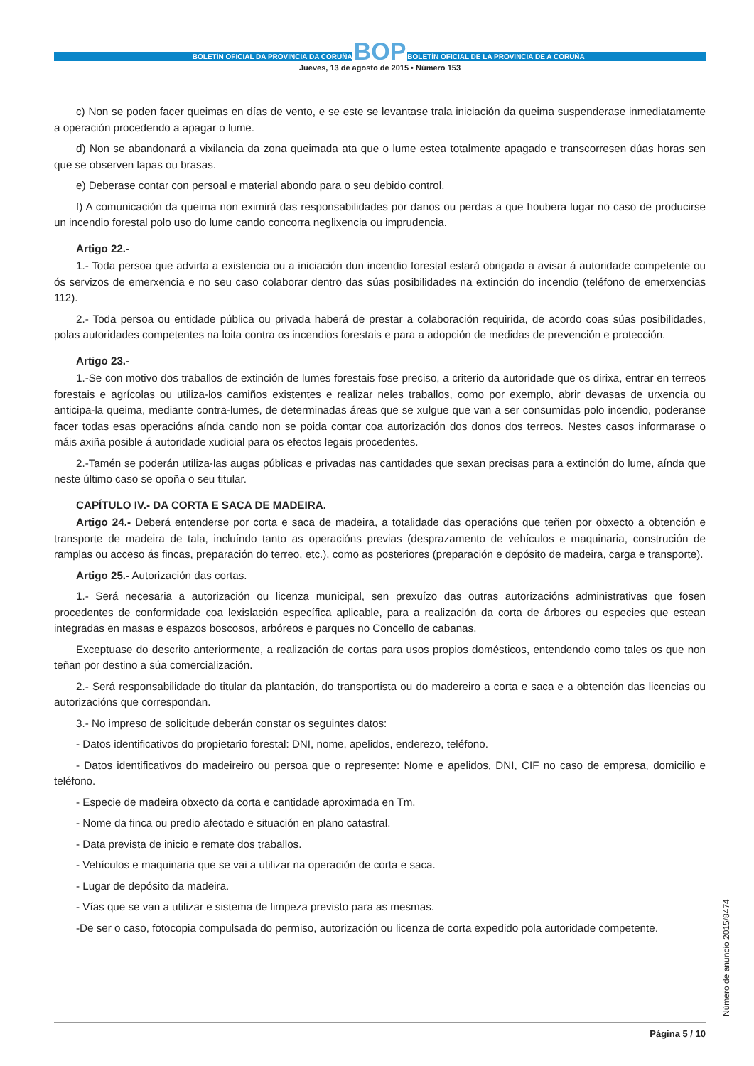BOLETÍN OFICIAL DA PROVINCIA DA CORUÑA BOP BOLETÍN OFICIAL DE LA PROVINCIA DE A CORUÑA
Jueves, 13 de agosto de 2015 • Número 153
c) Non se poden facer queimas en días de vento, e se este se levantase trala iniciación da queima suspenderase inmediatamente a operación procedendo a apagar o lume.
d) Non se abandonará a vixilancia da zona queimada ata que o lume estea totalmente apagado e transcorresen dúas horas sen que se observen lapas ou brasas.
e) Deberase contar con persoal e material abondo para o seu debido control.
f) A comunicación da queima non eximirá das responsabilidades por danos ou perdas a que houbera lugar no caso de producirse un incendio forestal polo uso do lume cando concorra neglixencia ou imprudencia.
Artigo 22.-
1.- Toda persoa que advirta a existencia ou a iniciación dun incendio forestal estará obrigada a avisar á autoridade competente ou ós servizos de emerxencia e no seu caso colaborar dentro das súas posibilidades na extinción do incendio (teléfono de emerxencias 112).
2.- Toda persoa ou entidade pública ou privada haberá de prestar a colaboración requirida, de acordo coas súas posibilidades, polas autoridades competentes na loita contra os incendios forestais e para a adopción de medidas de prevención e protección.
Artigo 23.-
1.-Se con motivo dos traballos de extinción de lumes forestais fose preciso, a criterio da autoridade que os dirixa, entrar en terreos forestais e agrícolas ou utiliza-los camiños existentes e realizar neles traballos, como por exemplo, abrir devasas de urxencia ou anticipa-la queima, mediante contra-lumes, de determinadas áreas que se xulgue que van a ser consumidas polo incendio, poderanse facer todas esas operacións aínda cando non se poida contar coa autorización dos donos dos terreos. Nestes casos informarase o máis axiña posible á autoridade xudicial para os efectos legais procedentes.
2.-Tamén se poderán utiliza-las augas públicas e privadas nas cantidades que sexan precisas para a extinción do lume, aínda que neste último caso se opoña o seu titular.
CAPÍTULO IV.- DA CORTA E SACA DE MADEIRA.
Artigo 24.- Deberá entenderse por corta e saca de madeira, a totalidade das operacións que teñen por obxecto a obtención e transporte de madeira de tala, incluíndo tanto as operacións previas (desprazamento de vehículos e maquinaria, construción de ramplas ou acceso ás fincas, preparación do terreo, etc.), como as posteriores (preparación e depósito de madeira, carga e transporte).
Artigo 25.- Autorización das cortas.
1.- Será necesaria a autorización ou licenza municipal, sen prexuízo das outras autorizacións administrativas que fosen procedentes de conformidade coa lexislación específica aplicable, para a realización da corta de árbores ou especies que estean integradas en masas e espazos boscosos, arbóreos e parques no Concello de cabanas.
Exceptuase do descrito anteriormente, a realización de cortas para usos propios domésticos, entendendo como tales os que non teñan por destino a súa comercialización.
2.- Será responsabilidade do titular da plantación, do transportista ou do madereiro a corta e saca e a obtención das licencias ou autorizacións que correspondan.
3.- No impreso de solicitude deberán constar os seguintes datos:
- Datos identificativos do propietario forestal: DNI, nome, apelidos, enderezo, teléfono.
- Datos identificativos do madeireiro ou persoa que o represente: Nome e apelidos, DNI, CIF no caso de empresa, domicilio e teléfono.
- Especie de madeira obxecto da corta e cantidade aproximada en Tm.
- Nome da finca ou predio afectado e situación en plano catastral.
- Data prevista de inicio e remate dos traballos.
- Vehículos e maquinaria que se vai a utilizar na operación de corta e saca.
- Lugar de depósito da madeira.
- Vías que se van a utilizar e sistema de limpeza previsto para as mesmas.
-De ser o caso, fotocopia compulsada do permiso, autorización ou licenza de corta expedido pola autoridade competente.
Número de anuncio 2015/8474
Página 5 / 10